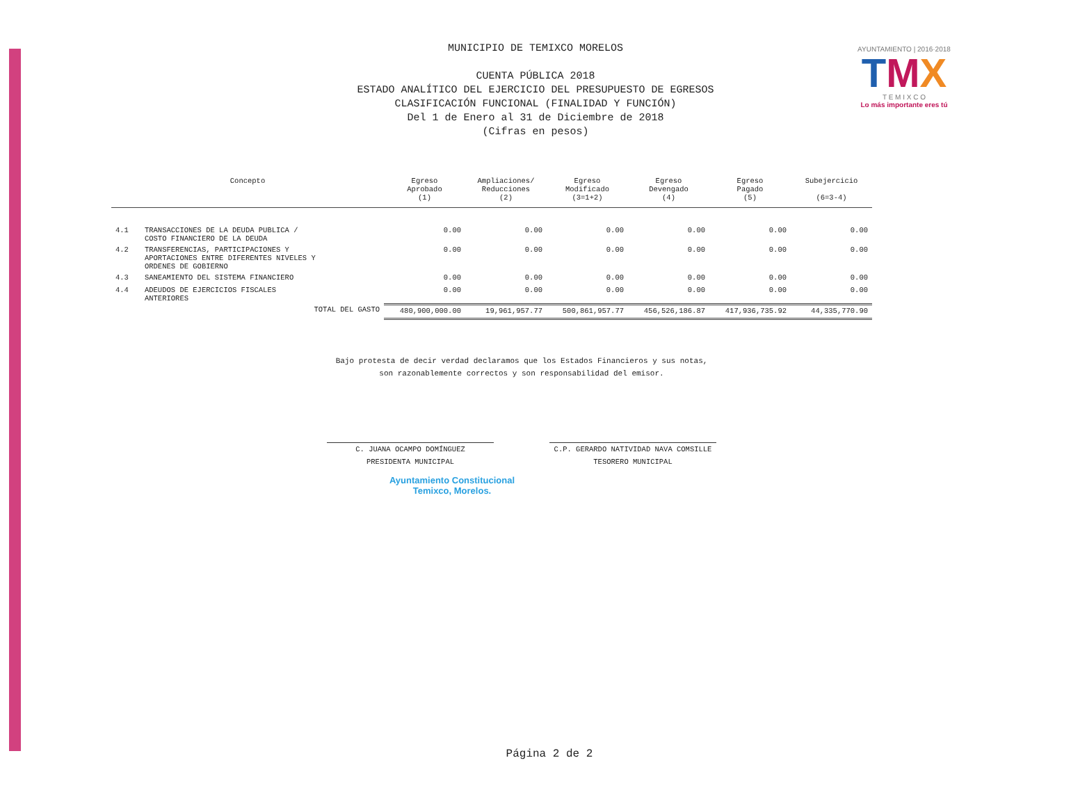AYUNTAMIENTO | 2016·2018
TMX
T E M I X C O
Lo más importante eres tú
MUNICIPIO DE TEMIXCO MORELOS
CUENTA PÚBLICA 2018
ESTADO ANALÍTICO DEL EJERCICIO DEL PRESUPUESTO DE EGRESOS
CLASIFICACIÓN FUNCIONAL (FINALIDAD Y FUNCIÓN)
Del 1 de Enero al 31 de Diciembre de 2018
(Cifras en pesos)
| Concepto | | Egreso Aprobado (1) | Ampliaciones/ Reducciones (2) | Egreso Modificado (3=1+2) | Egreso Devengado (4) | Egreso Pagado (5) | Subejercicio (6=3-4) |
| --- | --- | --- | --- | --- | --- | --- | --- |
| 4.1 | TRANSACCIONES DE LA DEUDA PUBLICA / COSTO FINANCIERO DE LA DEUDA | 0.00 | 0.00 | 0.00 | 0.00 | 0.00 | 0.00 |
| 4.2 | TRANSFERENCIAS, PARTICIPACIONES Y APORTACIONES ENTRE DIFERENTES NIVELES Y ORDENES DE GOBIERNO | 0.00 | 0.00 | 0.00 | 0.00 | 0.00 | 0.00 |
| 4.3 | SANEAMIENTO DEL SISTEMA FINANCIERO | 0.00 | 0.00 | 0.00 | 0.00 | 0.00 | 0.00 |
| 4.4 | ADEUDOS DE EJERCICIOS FISCALES ANTERIORES | 0.00 | 0.00 | 0.00 | 0.00 | 0.00 | 0.00 |
| | TOTAL DEL GASTO | 480,900,000.00 | 19,961,957.77 | 500,861,957.77 | 456,526,186.87 | 417,936,735.92 | 44,335,770.90 |
Bajo protesta de decir verdad declaramos que los Estados Financieros y sus notas,
son razonablemente correctos y son responsabilidad del emisor.
C. JUANA OCAMPO DOMÍNGUEZ
PRESIDENTA MUNICIPAL
C.P. GERARDO NATIVIDAD NAVA COMSILLE
TESORERO MUNICIPAL
Ayuntamiento Constitucional
Temixco, Morelos.
Página 2 de 2